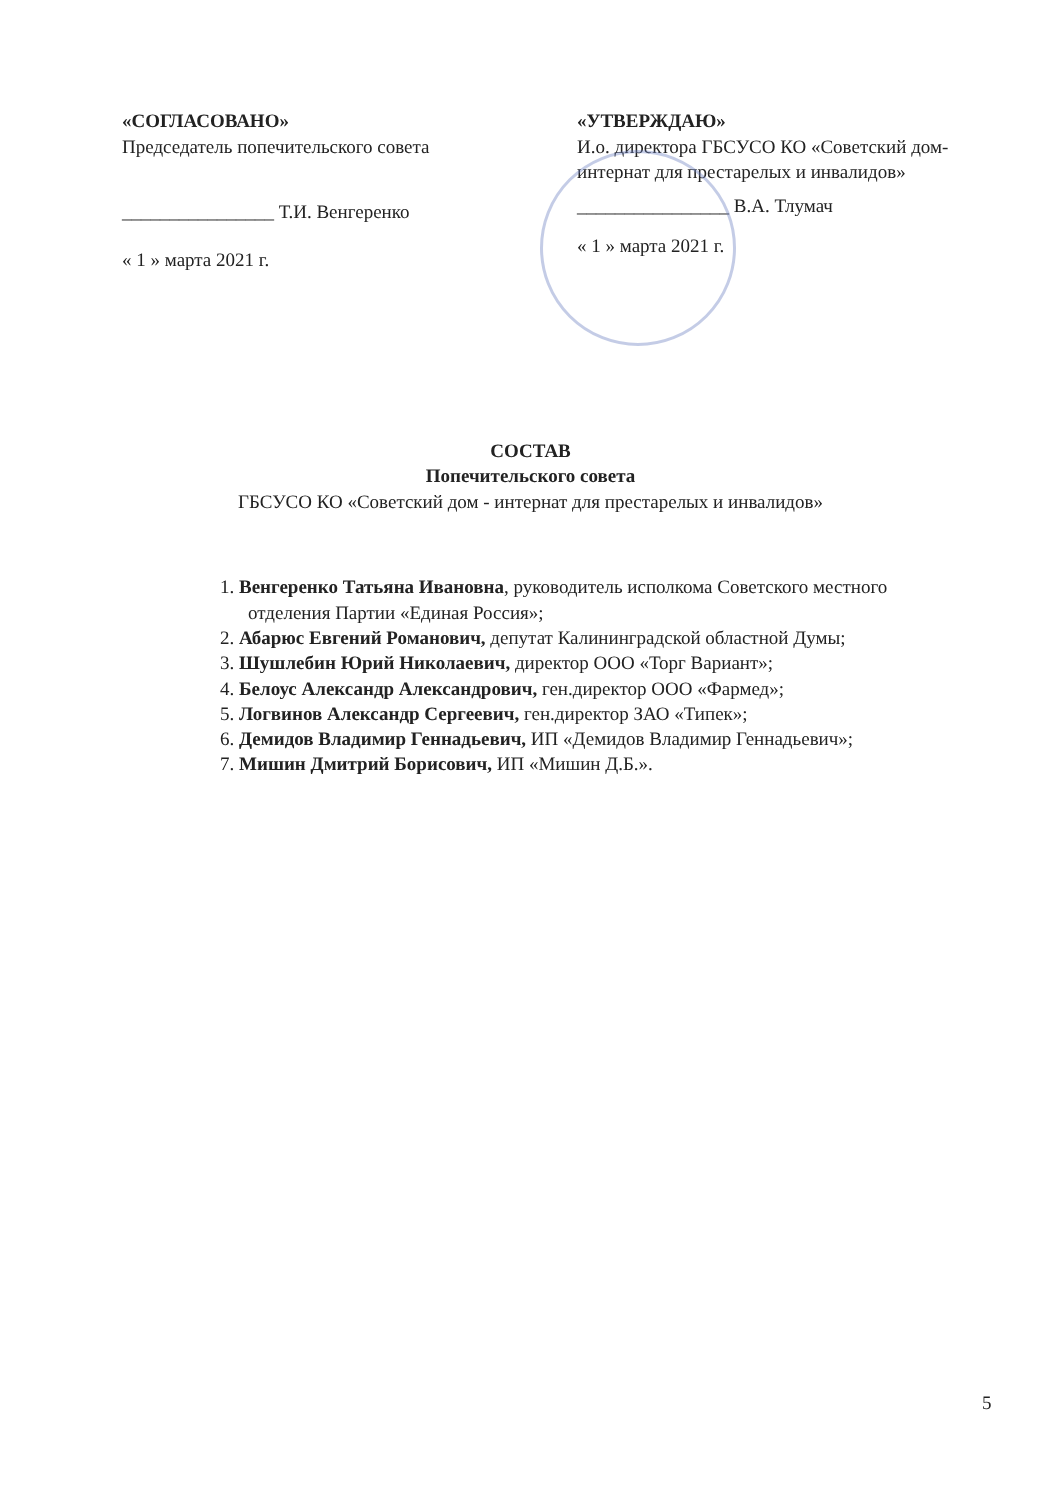«СОГЛАСОВАНО»
Председатель попечительского совета
________________ Т.И. Венгеренко
« 1 » марта 2021 г.
«УТВЕРЖДАЮ»
И.о. директора ГБСУСО КО «Советский дом-интернат для престарелых и инвалидов»
________________ В.А. Тлумач
« 1 » марта 2021 г.
СОСТАВ
Попечительского совета
ГБСУСО КО «Советский дом - интернат для престарелых и инвалидов»
1. Венгеренко Татьяна Ивановна, руководитель исполкома Советского местного отделения Партии «Единая Россия»;
2. Абарюс Евгений Романович, депутат Калининградской областной Думы;
3. Шушлебин Юрий Николаевич, директор ООО «Торг Вариант»;
4. Белоус Александр Александрович, ген.директор ООО «Фармед»;
5. Логвинов Александр Сергеевич, ген.директор ЗАО «Типек»;
6. Демидов Владимир Геннадьевич, ИП «Демидов Владимир Геннадьевич»;
7. Мишин Дмитрий Борисович, ИП «Мишин Д.Б.».
5